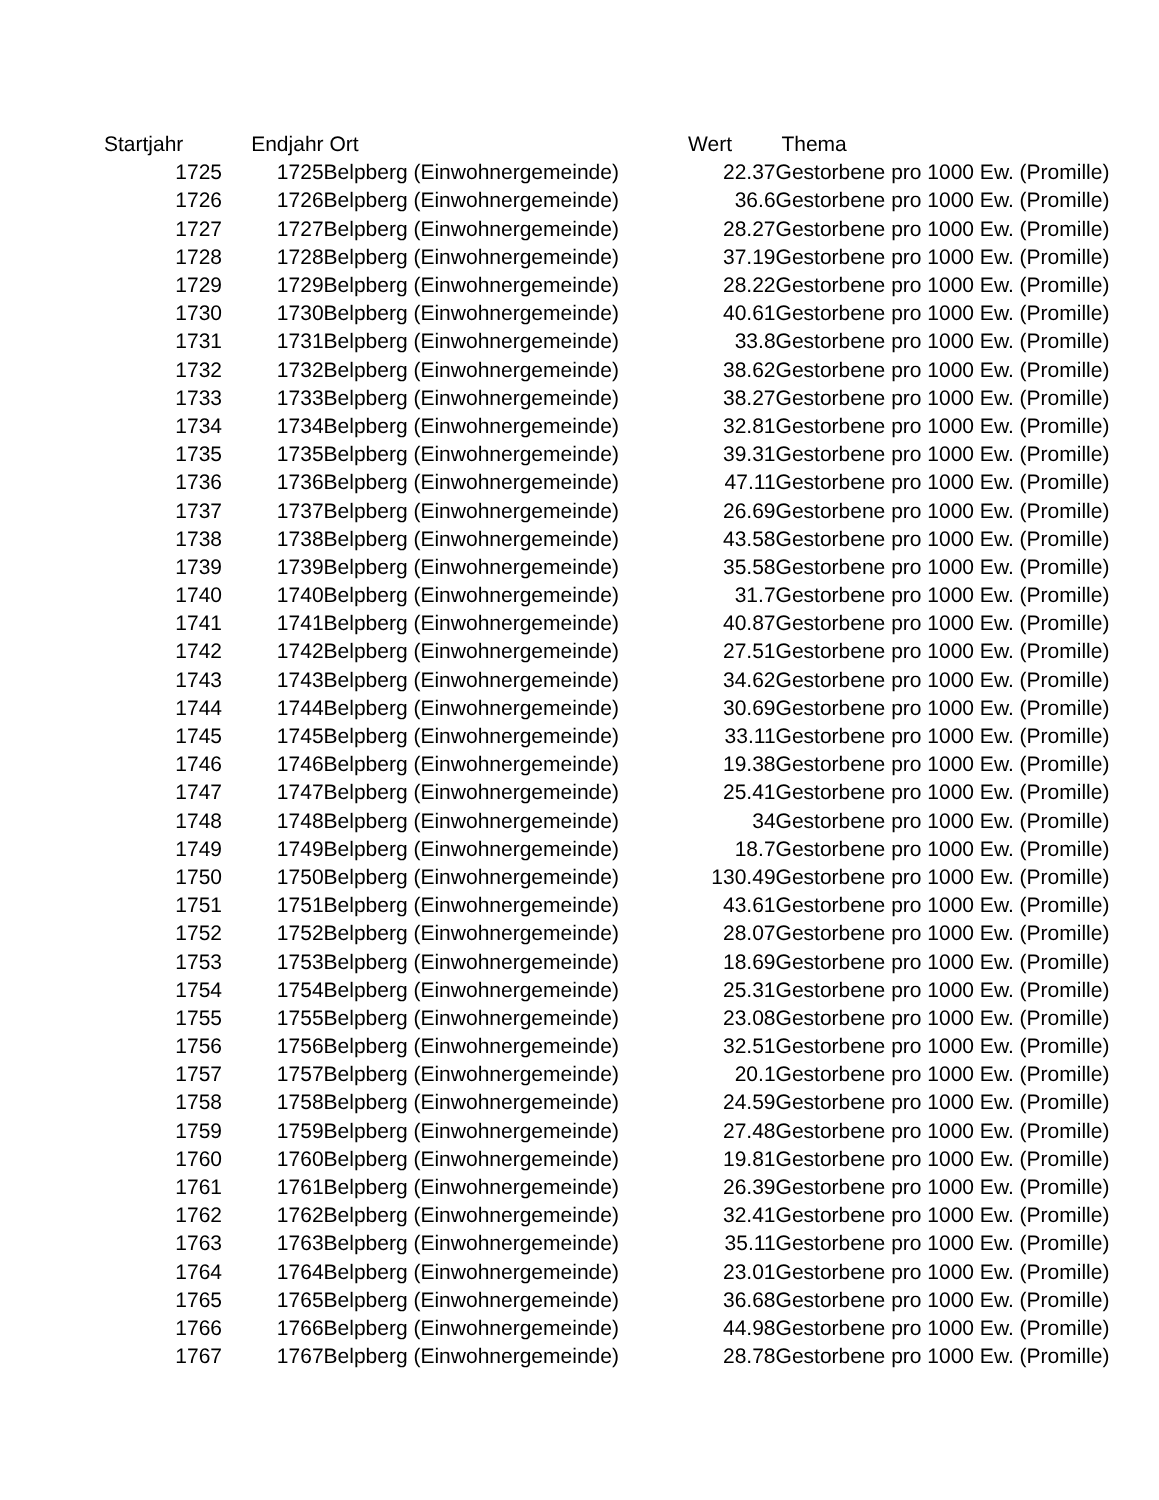| Startjahr | Endjahr | Ort | Wert | Thema |
| --- | --- | --- | --- | --- |
| 1725 | 1725 | Belpberg (Einwohnergemeinde) | 22.37 | Gestorbene pro 1000 Ew. (Promille) |
| 1726 | 1726 | Belpberg (Einwohnergemeinde) | 36.6 | Gestorbene pro 1000 Ew. (Promille) |
| 1727 | 1727 | Belpberg (Einwohnergemeinde) | 28.27 | Gestorbene pro 1000 Ew. (Promille) |
| 1728 | 1728 | Belpberg (Einwohnergemeinde) | 37.19 | Gestorbene pro 1000 Ew. (Promille) |
| 1729 | 1729 | Belpberg (Einwohnergemeinde) | 28.22 | Gestorbene pro 1000 Ew. (Promille) |
| 1730 | 1730 | Belpberg (Einwohnergemeinde) | 40.61 | Gestorbene pro 1000 Ew. (Promille) |
| 1731 | 1731 | Belpberg (Einwohnergemeinde) | 33.8 | Gestorbene pro 1000 Ew. (Promille) |
| 1732 | 1732 | Belpberg (Einwohnergemeinde) | 38.62 | Gestorbene pro 1000 Ew. (Promille) |
| 1733 | 1733 | Belpberg (Einwohnergemeinde) | 38.27 | Gestorbene pro 1000 Ew. (Promille) |
| 1734 | 1734 | Belpberg (Einwohnergemeinde) | 32.81 | Gestorbene pro 1000 Ew. (Promille) |
| 1735 | 1735 | Belpberg (Einwohnergemeinde) | 39.31 | Gestorbene pro 1000 Ew. (Promille) |
| 1736 | 1736 | Belpberg (Einwohnergemeinde) | 47.11 | Gestorbene pro 1000 Ew. (Promille) |
| 1737 | 1737 | Belpberg (Einwohnergemeinde) | 26.69 | Gestorbene pro 1000 Ew. (Promille) |
| 1738 | 1738 | Belpberg (Einwohnergemeinde) | 43.58 | Gestorbene pro 1000 Ew. (Promille) |
| 1739 | 1739 | Belpberg (Einwohnergemeinde) | 35.58 | Gestorbene pro 1000 Ew. (Promille) |
| 1740 | 1740 | Belpberg (Einwohnergemeinde) | 31.7 | Gestorbene pro 1000 Ew. (Promille) |
| 1741 | 1741 | Belpberg (Einwohnergemeinde) | 40.87 | Gestorbene pro 1000 Ew. (Promille) |
| 1742 | 1742 | Belpberg (Einwohnergemeinde) | 27.51 | Gestorbene pro 1000 Ew. (Promille) |
| 1743 | 1743 | Belpberg (Einwohnergemeinde) | 34.62 | Gestorbene pro 1000 Ew. (Promille) |
| 1744 | 1744 | Belpberg (Einwohnergemeinde) | 30.69 | Gestorbene pro 1000 Ew. (Promille) |
| 1745 | 1745 | Belpberg (Einwohnergemeinde) | 33.11 | Gestorbene pro 1000 Ew. (Promille) |
| 1746 | 1746 | Belpberg (Einwohnergemeinde) | 19.38 | Gestorbene pro 1000 Ew. (Promille) |
| 1747 | 1747 | Belpberg (Einwohnergemeinde) | 25.41 | Gestorbene pro 1000 Ew. (Promille) |
| 1748 | 1748 | Belpberg (Einwohnergemeinde) | 34 | Gestorbene pro 1000 Ew. (Promille) |
| 1749 | 1749 | Belpberg (Einwohnergemeinde) | 18.7 | Gestorbene pro 1000 Ew. (Promille) |
| 1750 | 1750 | Belpberg (Einwohnergemeinde) | 130.49 | Gestorbene pro 1000 Ew. (Promille) |
| 1751 | 1751 | Belpberg (Einwohnergemeinde) | 43.61 | Gestorbene pro 1000 Ew. (Promille) |
| 1752 | 1752 | Belpberg (Einwohnergemeinde) | 28.07 | Gestorbene pro 1000 Ew. (Promille) |
| 1753 | 1753 | Belpberg (Einwohnergemeinde) | 18.69 | Gestorbene pro 1000 Ew. (Promille) |
| 1754 | 1754 | Belpberg (Einwohnergemeinde) | 25.31 | Gestorbene pro 1000 Ew. (Promille) |
| 1755 | 1755 | Belpberg (Einwohnergemeinde) | 23.08 | Gestorbene pro 1000 Ew. (Promille) |
| 1756 | 1756 | Belpberg (Einwohnergemeinde) | 32.51 | Gestorbene pro 1000 Ew. (Promille) |
| 1757 | 1757 | Belpberg (Einwohnergemeinde) | 20.1 | Gestorbene pro 1000 Ew. (Promille) |
| 1758 | 1758 | Belpberg (Einwohnergemeinde) | 24.59 | Gestorbene pro 1000 Ew. (Promille) |
| 1759 | 1759 | Belpberg (Einwohnergemeinde) | 27.48 | Gestorbene pro 1000 Ew. (Promille) |
| 1760 | 1760 | Belpberg (Einwohnergemeinde) | 19.81 | Gestorbene pro 1000 Ew. (Promille) |
| 1761 | 1761 | Belpberg (Einwohnergemeinde) | 26.39 | Gestorbene pro 1000 Ew. (Promille) |
| 1762 | 1762 | Belpberg (Einwohnergemeinde) | 32.41 | Gestorbene pro 1000 Ew. (Promille) |
| 1763 | 1763 | Belpberg (Einwohnergemeinde) | 35.11 | Gestorbene pro 1000 Ew. (Promille) |
| 1764 | 1764 | Belpberg (Einwohnergemeinde) | 23.01 | Gestorbene pro 1000 Ew. (Promille) |
| 1765 | 1765 | Belpberg (Einwohnergemeinde) | 36.68 | Gestorbene pro 1000 Ew. (Promille) |
| 1766 | 1766 | Belpberg (Einwohnergemeinde) | 44.98 | Gestorbene pro 1000 Ew. (Promille) |
| 1767 | 1767 | Belpberg (Einwohnergemeinde) | 28.78 | Gestorbene pro 1000 Ew. (Promille) |